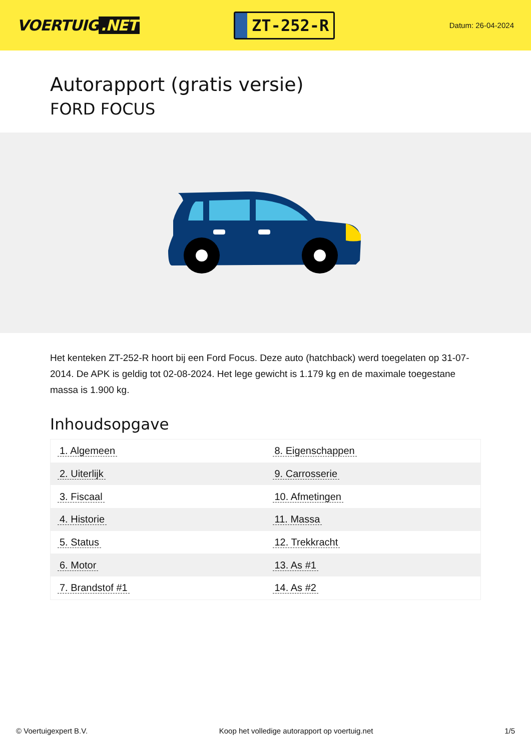VOERTUIG.NET
ZT-252-R
Datum: 26-04-2024
Autorapport (gratis versie)
FORD FOCUS
Het kenteken ZT-252-R hoort bij een Ford Focus. Deze auto (hatchback) werd toegelaten op 31-07-2014. De APK is geldig tot 02-08-2024. Het lege gewicht is 1.179 kg en de maximale toegestane massa is 1.900 kg.
Inhoudsopgave
| 1. Algemeen | 8. Eigenschappen |
| 2. Uiterlijk | 9. Carrosserie |
| 3. Fiscaal | 10. Afmetingen |
| 4. Historie | 11. Massa |
| 5. Status | 12. Trekkracht |
| 6. Motor | 13. As #1 |
| 7. Brandstof #1 | 14. As #2 |
© Voertuigexpert B.V. Koop het volledige autorapport op voertuig.net 1/5